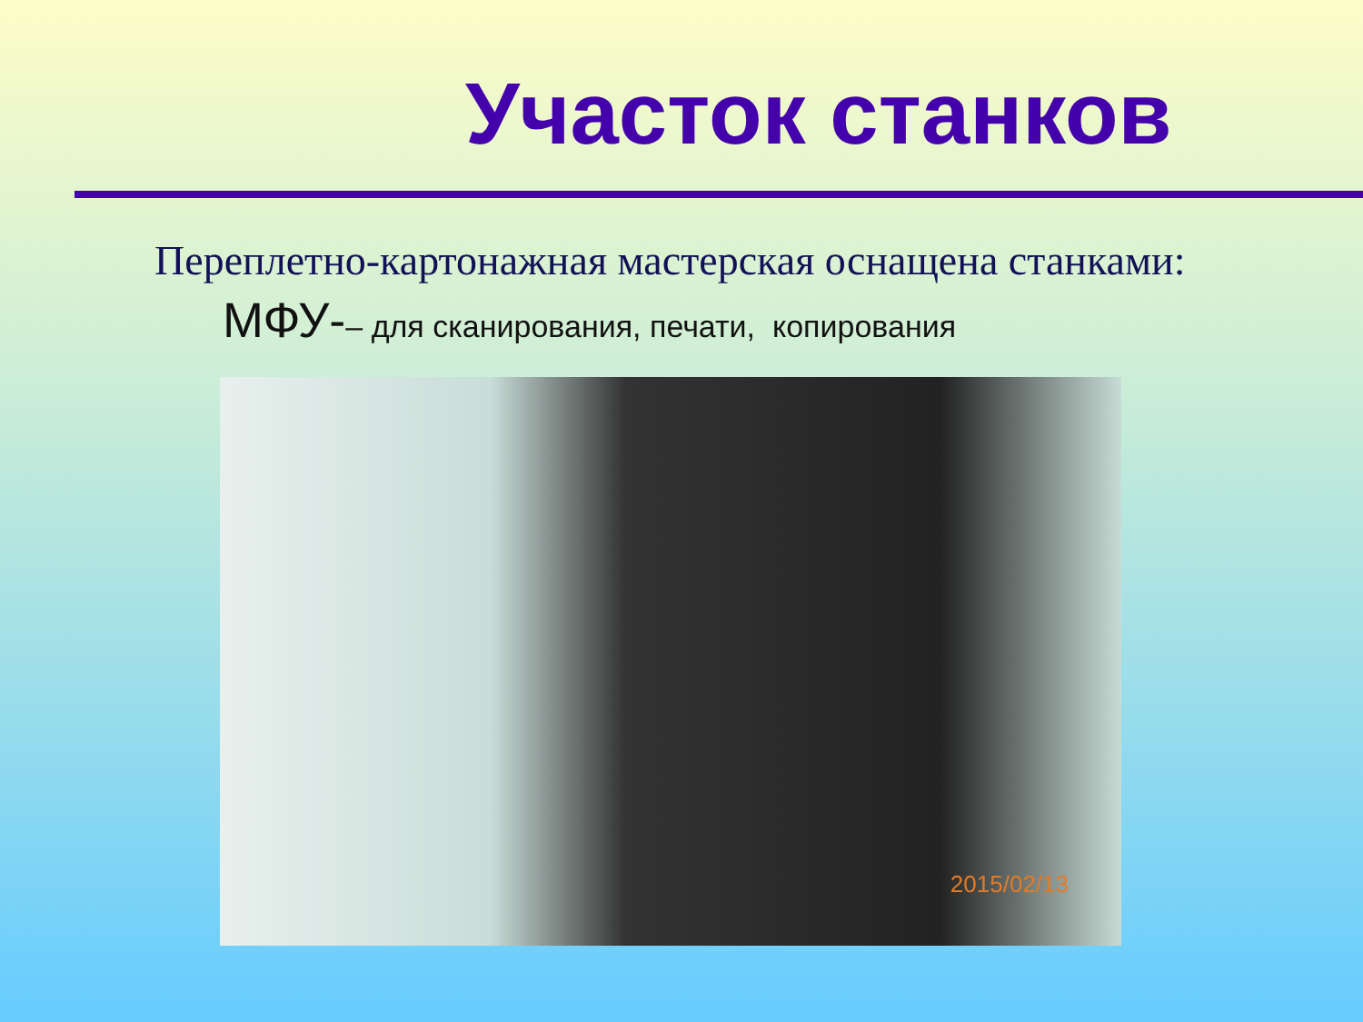Участок станков
Переплетно-картонажная мастерская оснащена станками:
МФУ-– для сканирования, печати, копирования
2015/02/13